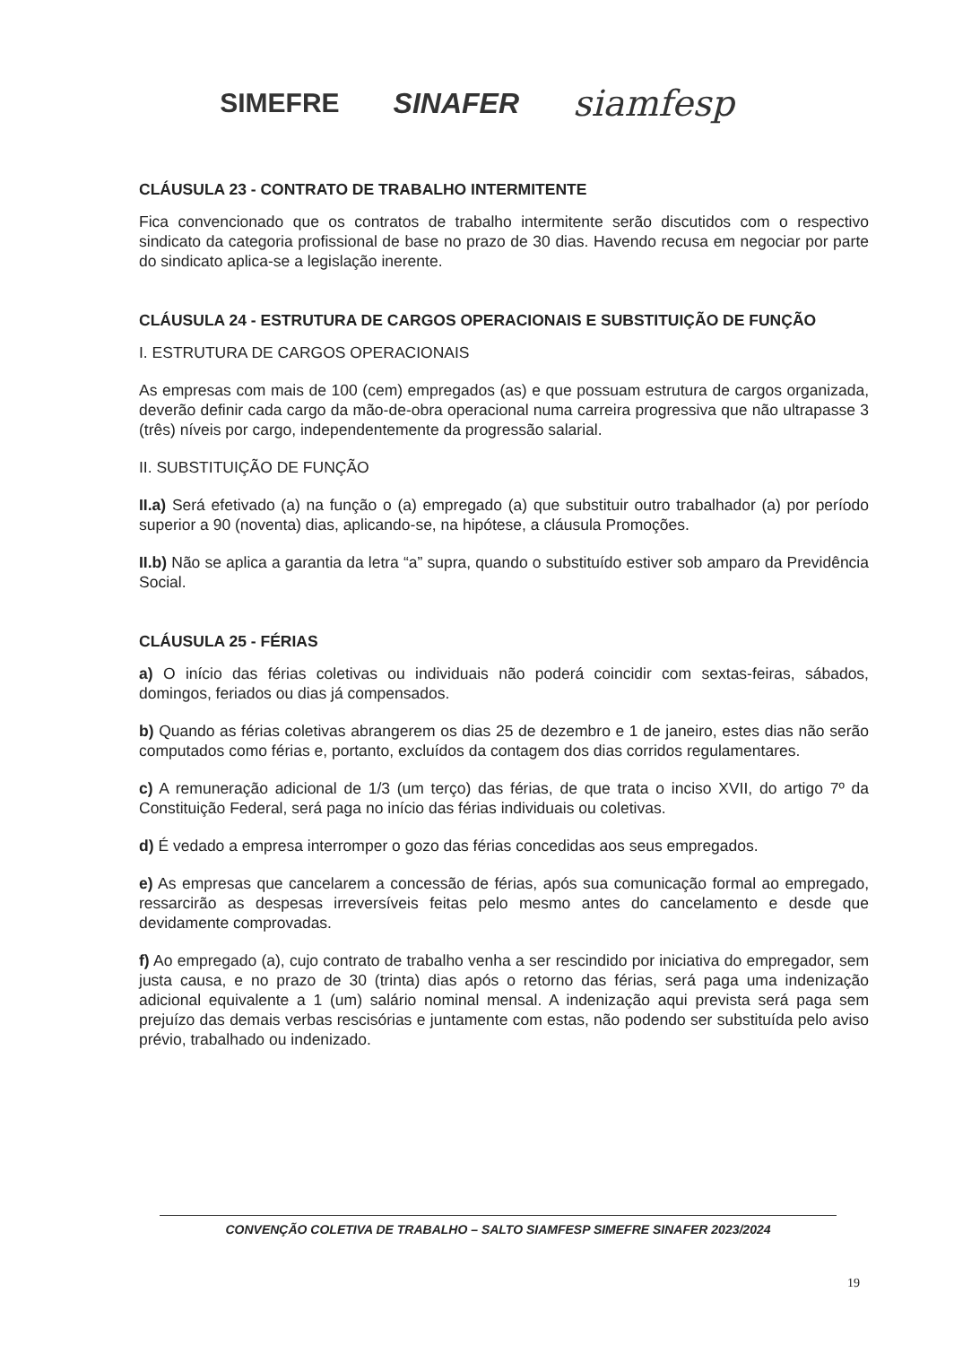SIMEFRE SINAFER siamfesp
CLÁUSULA 23 - CONTRATO DE TRABALHO INTERMITENTE
Fica convencionado que os contratos de trabalho intermitente serão discutidos com o respectivo sindicato da categoria profissional de base no prazo de 30 dias. Havendo recusa em negociar por parte do sindicato aplica-se a legislação inerente.
CLÁUSULA 24 - ESTRUTURA DE CARGOS OPERACIONAIS E SUBSTITUIÇÃO DE FUNÇÃO
I. ESTRUTURA DE CARGOS OPERACIONAIS
As empresas com mais de 100 (cem) empregados (as) e que possuam estrutura de cargos organizada, deverão definir cada cargo da mão-de-obra operacional numa carreira progressiva que não ultrapasse 3 (três) níveis por cargo, independentemente da progressão salarial.
II. SUBSTITUIÇÃO DE FUNÇÃO
II.a) Será efetivado (a) na função o (a) empregado (a) que substituir outro trabalhador (a) por período superior a 90 (noventa) dias, aplicando-se, na hipótese, a cláusula Promoções.
II.b) Não se aplica a garantia da letra “a” supra, quando o substituído estiver sob amparo da Previdência Social.
CLÁUSULA 25 - FÉRIAS
a) O início das férias coletivas ou individuais não poderá coincidir com sextas-feiras, sábados, domingos, feriados ou dias já compensados.
b) Quando as férias coletivas abrangerem os dias 25 de dezembro e 1 de janeiro, estes dias não serão computados como férias e, portanto, excluídos da contagem dos dias corridos regulamentares.
c) A remuneração adicional de 1/3 (um terço) das férias, de que trata o inciso XVII, do artigo 7º da Constituição Federal, será paga no início das férias individuais ou coletivas.
d) É vedado a empresa interromper o gozo das férias concedidas aos seus empregados.
e) As empresas que cancelarem a concessão de férias, após sua comunicação formal ao empregado, ressarcirão as despesas irreversíveis feitas pelo mesmo antes do cancelamento e desde que devidamente comprovadas.
f) Ao empregado (a), cujo contrato de trabalho venha a ser rescindido por iniciativa do empregador, sem justa causa, e no prazo de 30 (trinta) dias após o retorno das férias, será paga uma indenização adicional equivalente a 1 (um) salário nominal mensal. A indenização aqui prevista será paga sem prejuízo das demais verbas rescisórias e juntamente com estas, não podendo ser substituída pelo aviso prévio, trabalhado ou indenizado.
CONVENÇÃO COLETIVA DE TRABALHO – SALTO SIAMFESP SIMEFRE SINAFER 2023/2024
19